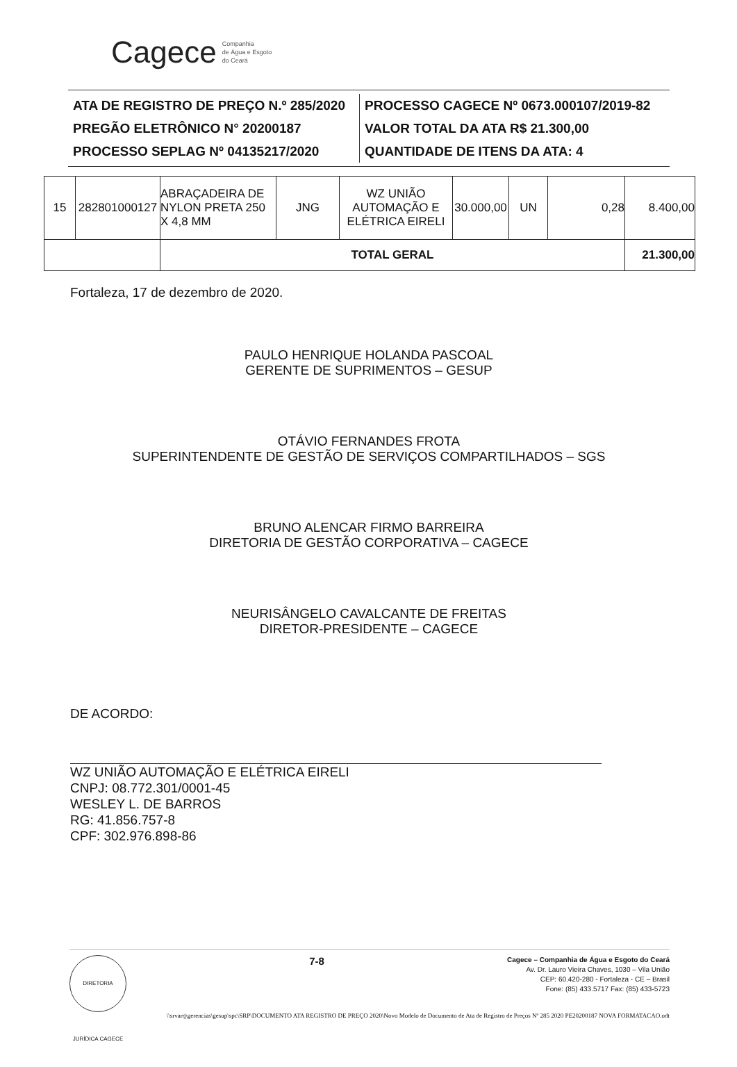Cagece Companhia
de Água e Esgoto
do Ceará
ATA DE REGISTRO DE PREÇO N.º 285/2020
PREGÃO ELETRÔNICO N° 20200187
PROCESSO SEPLAG Nº 04135217/2020
PROCESSO CAGECE Nº 0673.000107/2019-82
VALOR TOTAL DA ATA R$ 21.300,00
QUANTIDADE DE ITENS DA ATA: 4
| 15 | 282801000127 | ABRAÇADEIRA DE NYLON PRETA 250 X 4,8 MM | JNG | WZ UNIÃO AUTOMAÇÃO E ELÉTRICA EIRELI | 30.000,00 | UN | 0,28 | 8.400,00 |
| | | TOTAL GERAL | | | | | | 21.300,00 |
Fortaleza, 17 de dezembro de 2020.
PAULO HENRIQUE HOLANDA PASCOAL
GERENTE DE SUPRIMENTOS – GESUP
OTÁVIO FERNANDES FROTA
SUPERINTENDENTE DE GESTÃO DE SERVIÇOS COMPARTILHADOS – SGS
BRUNO ALENCAR FIRMO BARREIRA
DIRETORIA DE GESTÃO CORPORATIVA – CAGECE
NEURISÂNGELO CAVALCANTE DE FREITAS
DIRETOR-PRESIDENTE – CAGECE
DE ACORDO:
WZ UNIÃO AUTOMAÇÃO E ELÉTRICA EIRELI
CNPJ: 08.772.301/0001-45
WESLEY L. DE BARROS
RG: 41.856.757-8
CPF: 302.976.898-86
DIRETORIA JURÍDICA CAGECE
7-8
Cagece – Companhia de Água e Esgoto do Ceará
Av. Dr. Lauro Vieira Chaves, 1030 – Vila União
CEP: 60.420-280 - Fortaleza - CE – Brasil
Fone: (85) 433.5717 Fax: (85) 433-5723
\\srvarq\gerencias\gesup\spc\SRP\DOCUMENTO ATA REGISTRO DE PREÇO 2020\Novo Modelo de Documento de Ata de Registro de Preços Nº 285 2020 PE20200187 NOVA FORMATACAO.odt